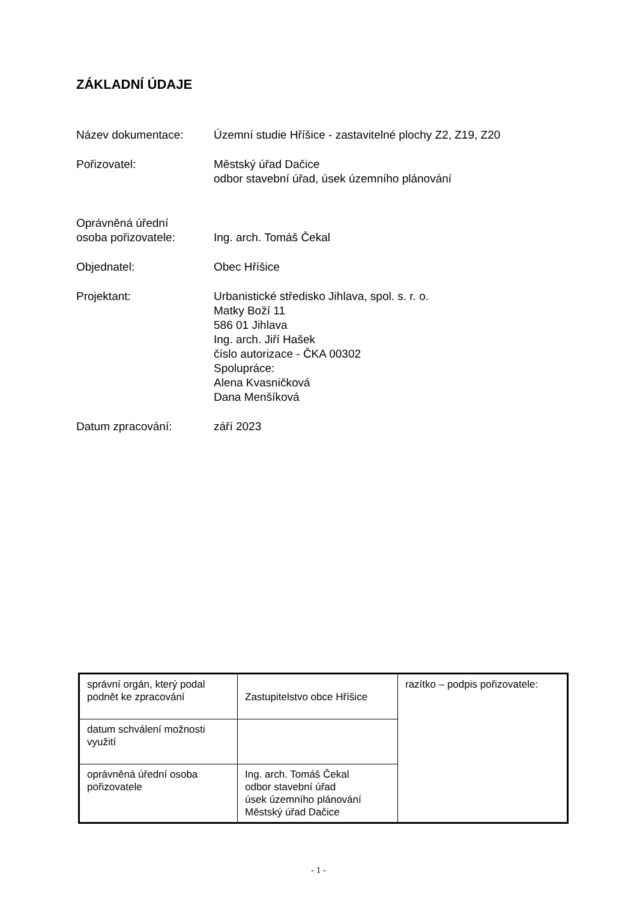ZÁKLADNÍ ÚDAJE
Název dokumentace: Územní studie Hříšice - zastavitelné plochy Z2, Z19, Z20
Pořizovatel: Městský úřad Dačice
odbor stavební úřad, úsek územního plánování
Oprávněná úřední
osoba pořizovatele:
Ing. arch. Tomáš Čekal
Objednatel: Obec Hříšice
Projektant: Urbanistické středisko Jihlava, spol. s. r. o.
Matky Boží 11
586 01 Jihlava
Ing. arch. Jiří Hašek
číslo autorizace - ČKA 00302
Spolupráce:
Alena Kvasničková
Dana Menšíková
Datum zpracování: září 2023
| správní orgán, který podal podnět ke zpracování | Zastupitelstvo obce Hříšice | razítko – podpis pořizovatele: |
| datum schválení možnosti využití | | |
| oprávněná úřední osoba pořizovatele | Ing. arch. Tomáš Čekal odbor stavební úřad úsek územního plánování Městský úřad Dačice | |
- 1 -